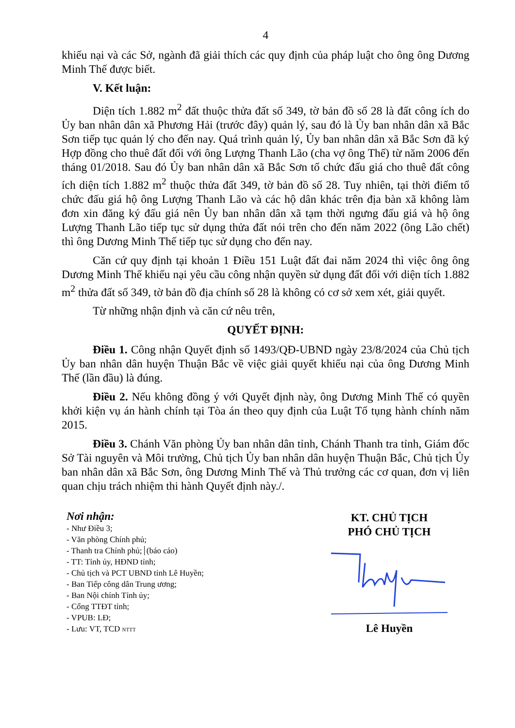4
khiếu nại và các Sở, ngành đã giải thích các quy định của pháp luật cho ông ông Dương Minh Thế được biết.
V. Kết luận:
Diện tích 1.882 m<sup>2</sup> đất thuộc thửa đất số 349, tờ bản đồ số 28 là đất công ích do Ủy ban nhân dân xã Phương Hải (trước đây) quản lý, sau đó là Ủy ban nhân dân xã Bắc Sơn tiếp tục quản lý cho đến nay. Quá trình quản lý, Ủy ban nhân dân xã Bắc Sơn đã ký Hợp đồng cho thuê đất đối với ông Lượng Thanh Lão (cha vợ ông Thế) từ năm 2006 đến tháng 01/2018. Sau đó Ủy ban nhân dân xã Bắc Sơn tổ chức đấu giá cho thuê đất công ích diện tích 1.882 m<sup>2</sup> thuộc thửa đất 349, tờ bản đồ số 28. Tuy nhiên, tại thời điểm tổ chức đấu giá hộ ông Lượng Thanh Lão và các hộ dân khác trên địa bàn xã không làm đơn xin đăng ký đấu giá nên Ủy ban nhân dân xã tạm thời ngưng đấu giá và hộ ông Lượng Thanh Lão tiếp tục sử dụng thửa đất nói trên cho đến năm 2022 (ông Lão chết) thì ông Dương Minh Thế tiếp tục sử dụng cho đến nay.
Căn cứ quy định tại khoản 1 Điều 151 Luật đất đai năm 2024 thì việc ông ông Dương Minh Thế khiếu nại yêu cầu công nhận quyền sử dụng đất đối với diện tích 1.882 m<sup>2</sup> thửa đất số 349, tờ bản đồ địa chính số 28 là không có cơ sở xem xét, giải quyết.
Từ những nhận định và căn cứ nêu trên,
QUYẾT ĐỊNH:
Điều 1. Công nhận Quyết định số 1493/QĐ-UBND ngày 23/8/2024 của Chủ tịch Ủy ban nhân dân huyện Thuận Bắc về việc giải quyết khiếu nại của ông Dương Minh Thế (lần đầu) là đúng.
Điều 2. Nếu không đồng ý với Quyết định này, ông Dương Minh Thế có quyền khởi kiện vụ án hành chính tại Tòa án theo quy định của Luật Tố tụng hành chính năm 2015.
Điều 3. Chánh Văn phòng Ủy ban nhân dân tỉnh, Chánh Thanh tra tỉnh, Giám đốc Sở Tài nguyên và Môi trường, Chủ tịch Ủy ban nhân dân huyện Thuận Bắc, Chủ tịch Ủy ban nhân dân xã Bắc Sơn, ông Dương Minh Thế và Thủ trưởng các cơ quan, đơn vị liên quan chịu trách nhiệm thi hành Quyết định này./.
Nơi nhận:
- Như Điều 3;
- Văn phòng Chính phủ;
- Thanh tra Chính phủ; (báo cáo)
- TT: Tỉnh ủy, HĐND tỉnh;
- Chủ tịch và PCT UBND tỉnh Lê Huyền;
- Ban Tiếp công dân Trung ương;
- Ban Nội chính Tỉnh ủy;
- Cổng TTĐT tỉnh;
- VPUB: LĐ;
- Lưu: VT, TCD NTTT
KT. CHỦ TỊCH
PHÓ CHỦ TỊCH Lê Huyền